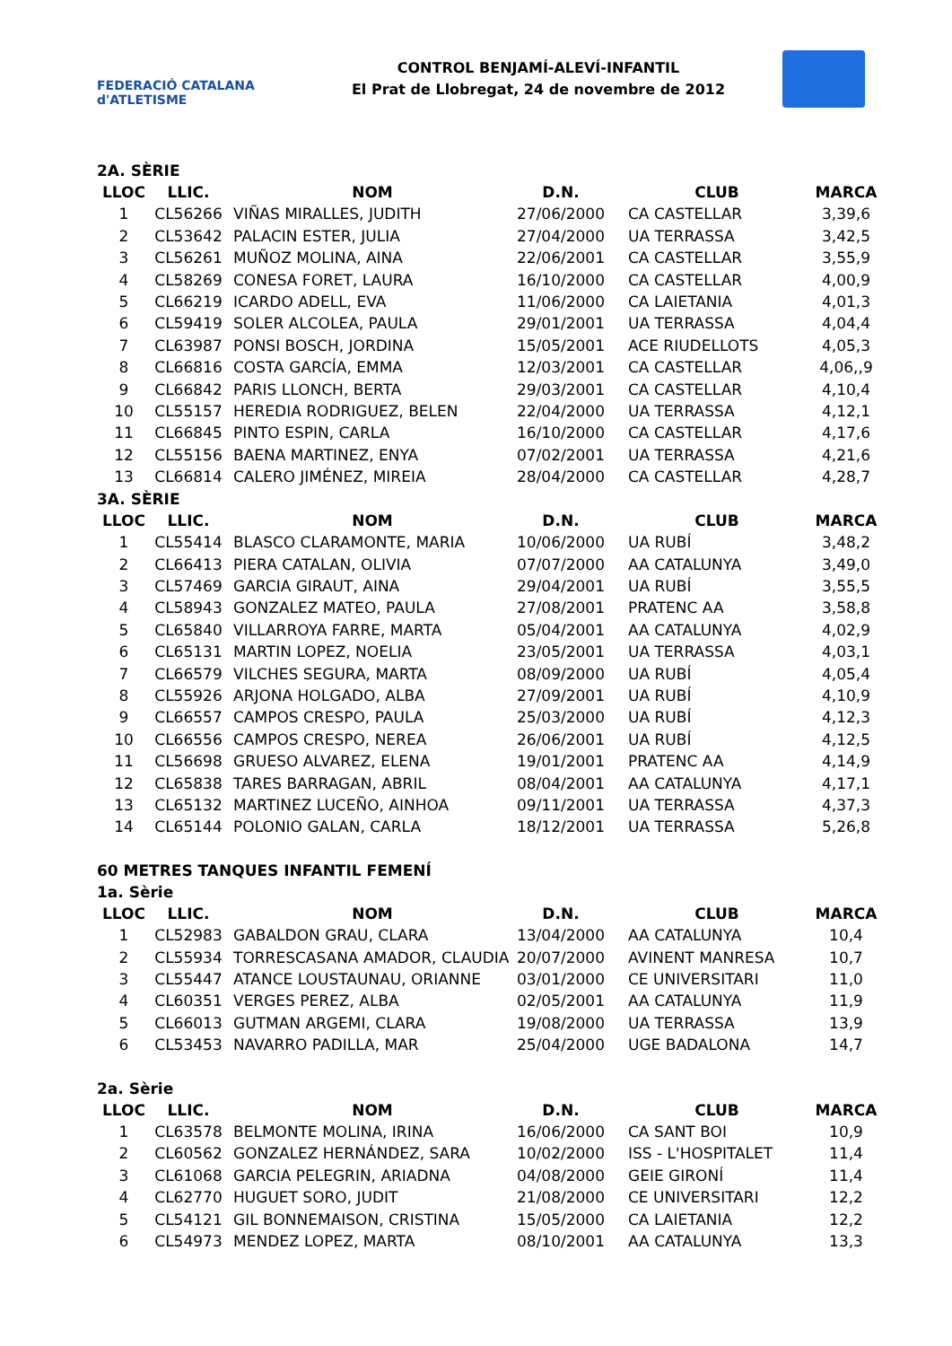FEDERACIÓ CATALANA d'ATLETISME
CONTROL BENJAMÍ-ALEVÍ-INFANTIL
El Prat de Llobregat, 24 de novembre de 2012
2A. SÈRIE
| LLOC | LLIC. | NOM | D.N. | CLUB | MARCA |
| --- | --- | --- | --- | --- | --- |
| 1 | CL56266 | VIÑAS MIRALLES, JUDITH | 27/06/2000 | CA CASTELLAR | 3,39,6 |
| 2 | CL53642 | PALACIN ESTER, JULIA | 27/04/2000 | UA TERRASSA | 3,42,5 |
| 3 | CL56261 | MUÑOZ MOLINA, AINA | 22/06/2001 | CA CASTELLAR | 3,55,9 |
| 4 | CL58269 | CONESA FORET, LAURA | 16/10/2000 | CA CASTELLAR | 4,00,9 |
| 5 | CL66219 | ICARDO ADELL, EVA | 11/06/2000 | CA LAIETANIA | 4,01,3 |
| 6 | CL59419 | SOLER ALCOLEA, PAULA | 29/01/2001 | UA TERRASSA | 4,04,4 |
| 7 | CL63987 | PONSI BOSCH, JORDINA | 15/05/2001 | ACE RIUDELLOTS | 4,05,3 |
| 8 | CL66816 | COSTA GARCÍA, EMMA | 12/03/2001 | CA CASTELLAR | 4,06,,9 |
| 9 | CL66842 | PARIS LLONCH, BERTA | 29/03/2001 | CA CASTELLAR | 4,10,4 |
| 10 | CL55157 | HEREDIA RODRIGUEZ, BELEN | 22/04/2000 | UA TERRASSA | 4,12,1 |
| 11 | CL66845 | PINTO ESPIN, CARLA | 16/10/2000 | CA CASTELLAR | 4,17,6 |
| 12 | CL55156 | BAENA MARTINEZ, ENYA | 07/02/2001 | UA TERRASSA | 4,21,6 |
| 13 | CL66814 | CALERO JIMÉNEZ, MIREIA | 28/04/2000 | CA CASTELLAR | 4,28,7 |
3A. SÈRIE
| LLOC | LLIC. | NOM | D.N. | CLUB | MARCA |
| --- | --- | --- | --- | --- | --- |
| 1 | CL55414 | BLASCO CLARAMONTE, MARIA | 10/06/2000 | UA RUBÍ | 3,48,2 |
| 2 | CL66413 | PIERA CATALAN, OLIVIA | 07/07/2000 | AA CATALUNYA | 3,49,0 |
| 3 | CL57469 | GARCIA GIRAUT, AINA | 29/04/2001 | UA RUBÍ | 3,55,5 |
| 4 | CL58943 | GONZALEZ MATEO, PAULA | 27/08/2001 | PRATENC AA | 3,58,8 |
| 5 | CL65840 | VILLARROYA FARRE, MARTA | 05/04/2001 | AA CATALUNYA | 4,02,9 |
| 6 | CL65131 | MARTIN LOPEZ, NOELIA | 23/05/2001 | UA TERRASSA | 4,03,1 |
| 7 | CL66579 | VILCHES SEGURA, MARTA | 08/09/2000 | UA RUBÍ | 4,05,4 |
| 8 | CL55926 | ARJONA HOLGADO, ALBA | 27/09/2001 | UA RUBÍ | 4,10,9 |
| 9 | CL66557 | CAMPOS CRESPO, PAULA | 25/03/2000 | UA RUBÍ | 4,12,3 |
| 10 | CL66556 | CAMPOS CRESPO, NEREA | 26/06/2001 | UA RUBÍ | 4,12,5 |
| 11 | CL56698 | GRUESO ALVAREZ, ELENA | 19/01/2001 | PRATENC AA | 4,14,9 |
| 12 | CL65838 | TARES BARRAGAN, ABRIL | 08/04/2001 | AA CATALUNYA | 4,17,1 |
| 13 | CL65132 | MARTINEZ LUCEÑO, AINHOA | 09/11/2001 | UA TERRASSA | 4,37,3 |
| 14 | CL65144 | POLONIO GALAN, CARLA | 18/12/2001 | UA TERRASSA | 5,26,8 |
60 METRES TANQUES INFANTIL FEMENÍ
1a. Sèrie
| LLOC | LLIC. | NOM | D.N. | CLUB | MARCA |
| --- | --- | --- | --- | --- | --- |
| 1 | CL52983 | GABALDON GRAU, CLARA | 13/04/2000 | AA CATALUNYA | 10,4 |
| 2 | CL55934 | TORRESCASANA AMADOR, CLAUDIA | 20/07/2000 | AVINENT MANRESA | 10,7 |
| 3 | CL55447 | ATANCE LOUSTAUNAU, ORIANNE | 03/01/2000 | CE UNIVERSITARI | 11,0 |
| 4 | CL60351 | VERGES PEREZ, ALBA | 02/05/2001 | AA CATALUNYA | 11,9 |
| 5 | CL66013 | GUTMAN ARGEMI, CLARA | 19/08/2000 | UA TERRASSA | 13,9 |
| 6 | CL53453 | NAVARRO PADILLA, MAR | 25/04/2000 | UGE BADALONA | 14,7 |
2a. Sèrie
| LLOC | LLIC. | NOM | D.N. | CLUB | MARCA |
| --- | --- | --- | --- | --- | --- |
| 1 | CL63578 | BELMONTE MOLINA, IRINA | 16/06/2000 | CA SANT BOI | 10,9 |
| 2 | CL60562 | GONZALEZ HERNÁNDEZ, SARA | 10/02/2000 | ISS - L'HOSPITALET | 11,4 |
| 3 | CL61068 | GARCIA PELEGRIN, ARIADNA | 04/08/2000 | GEIE GIRONÍ | 11,4 |
| 4 | CL62770 | HUGUET SORO, JUDIT | 21/08/2000 | CE UNIVERSITARI | 12,2 |
| 5 | CL54121 | GIL BONNEMAISON, CRISTINA | 15/05/2000 | CA LAIETANIA | 12,2 |
| 6 | CL54973 | MENDEZ LOPEZ, MARTA | 08/10/2001 | AA CATALUNYA | 13,3 |